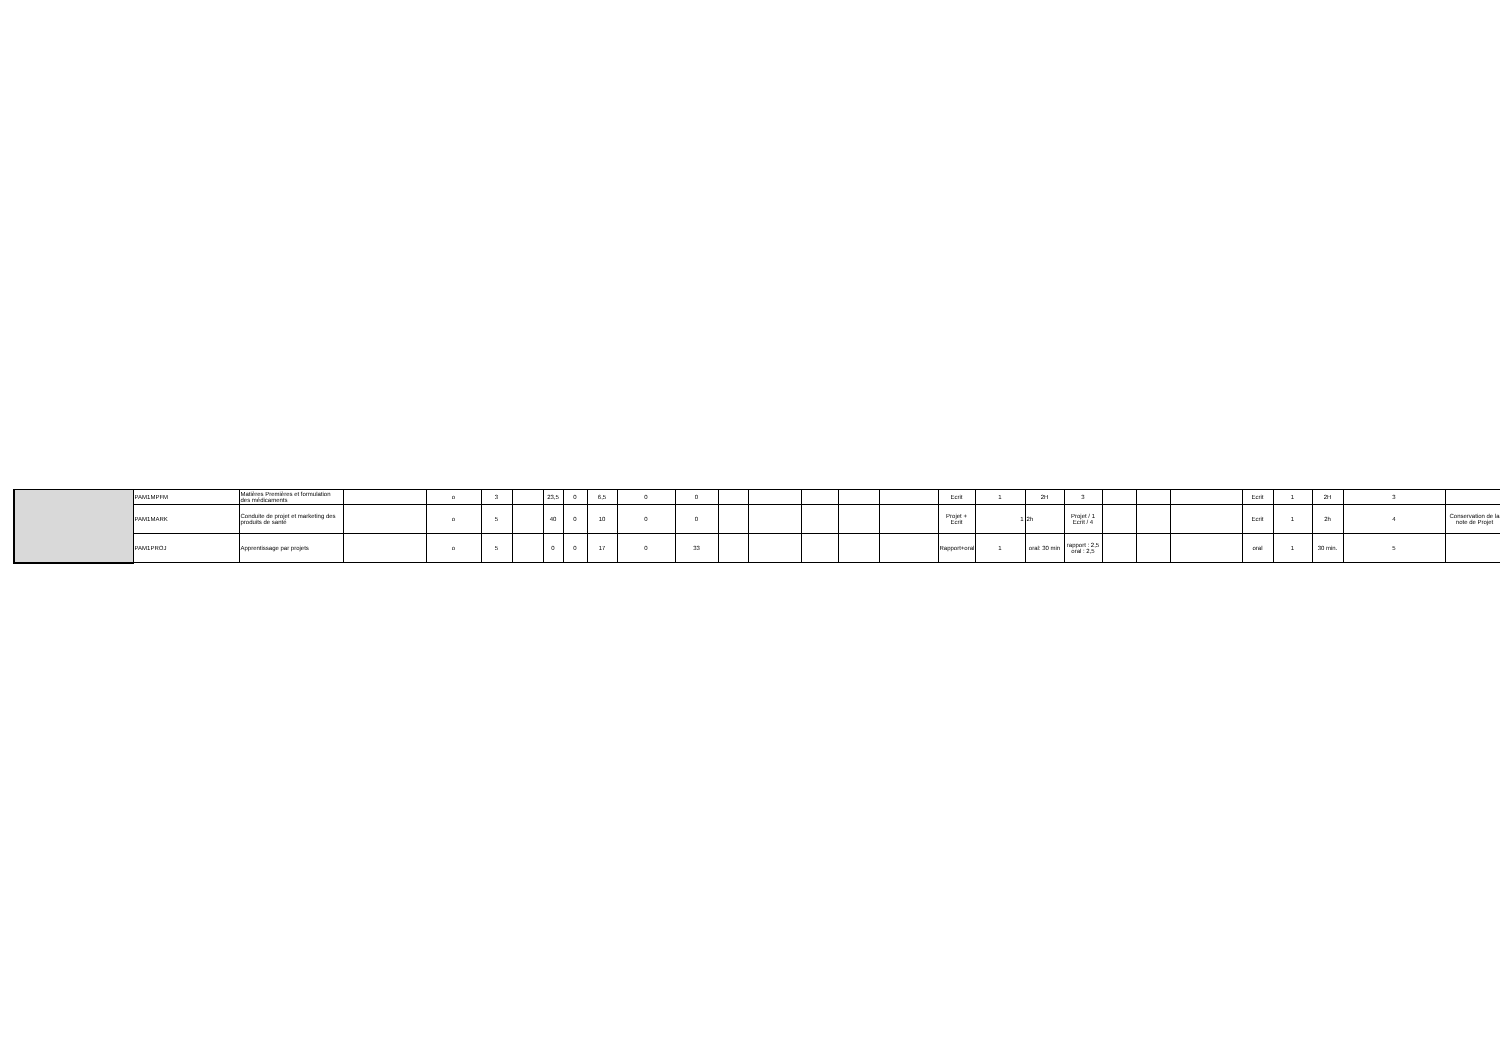| | PAM1MPFM | Matières Premières et formulation des médicaments | | o | 3 | | 23,5 | 0 | 6,5 | 0 | 0 | | | | | | Ecrit | 1 | 2H | 3 | | | | Ecrit | 1 | 2H | 3 | |
| | PAM1MARK | Conduite de projet et marketing des produits de santé | | o | 5 | | 40 | 0 | 10 | 0 | 0 | | | | | | Projet + Ecrit | 1 | 2h | Projet / 1 Ecrit / 4 | | | | Ecrit | 1 | 2h | 4 | Conservation de la note de Projet |
| | PAM1PROJ | Apprentissage par projets | | o | 5 | | 0 | 0 | 17 | 0 | 33 | | | | | | Rapport+oral | 1 | oral: 30 min | rapport : 2,5 oral : 2,5 | | | | oral | 1 | 30 min. | 5 | |